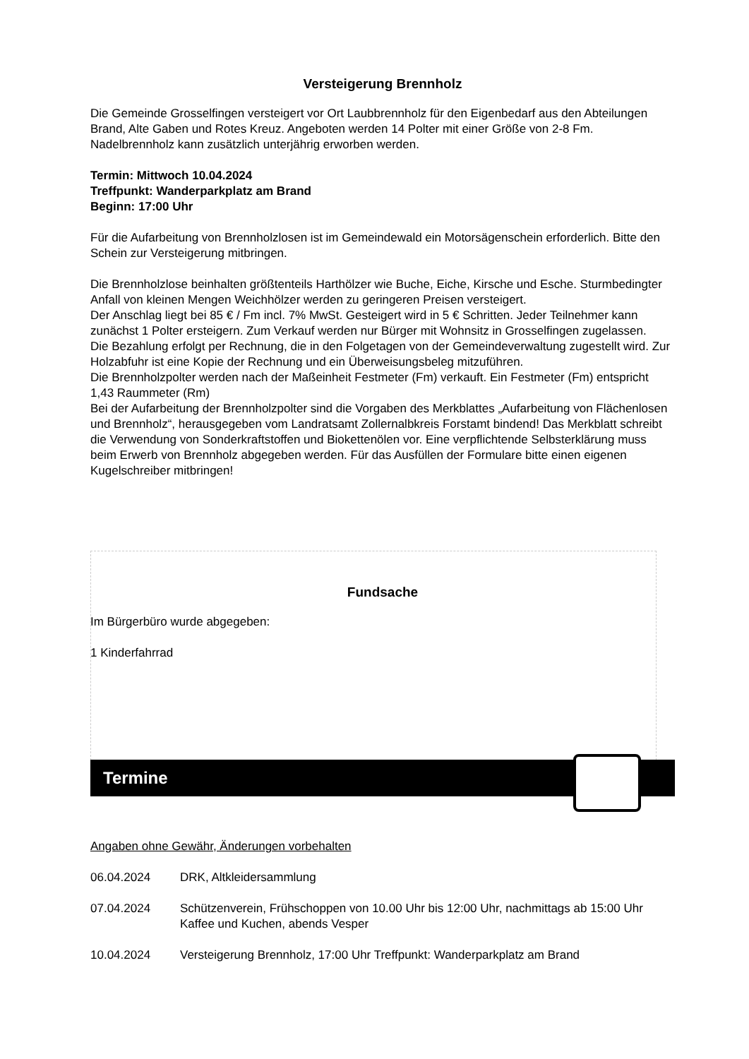Versteigerung Brennholz
Die Gemeinde Grosselfingen versteigert vor Ort Laubbrennholz für den Eigenbedarf aus den Abteilungen Brand, Alte Gaben und Rotes Kreuz. Angeboten werden 14 Polter mit einer Größe von 2-8 Fm. Nadelbrennholz kann zusätzlich unterjährig erworben werden.
Termin: Mittwoch 10.04.2024
Treffpunkt: Wanderparkplatz am Brand
Beginn: 17:00 Uhr
Für die Aufarbeitung von Brennholzlosen ist im Gemeindewald ein Motorsägenschein erforderlich. Bitte den Schein zur Versteigerung mitbringen.
Die Brennholzlose beinhalten größtenteils Harthölzer wie Buche, Eiche, Kirsche und Esche. Sturmbedingter Anfall von kleinen Mengen Weichhölzer werden zu geringeren Preisen versteigert.
Der Anschlag liegt bei 85 € / Fm incl. 7% MwSt. Gesteigert wird in 5 € Schritten. Jeder Teilnehmer kann zunächst 1 Polter ersteigern. Zum Verkauf werden nur Bürger mit Wohnsitz in Grosselfingen zugelassen.
Die Bezahlung erfolgt per Rechnung, die in den Folgetagen von der Gemeindeverwaltung zugestellt wird. Zur Holzabfuhr ist eine Kopie der Rechnung und ein Überweisungsbeleg mitzuführen.
Die Brennholzpolter werden nach der Maßeinheit Festmeter (Fm) verkauft. Ein Festmeter (Fm) entspricht 1,43 Raummeter (Rm)
Bei der Aufarbeitung der Brennholzpolter sind die Vorgaben des Merkblattes „Aufarbeitung von Flächenlosen und Brennholz“, herausgegeben vom Landratsamt Zollernalbkreis Forstamt bindend! Das Merkblatt schreibt die Verwendung von Sonderkraftstoffen und Biokettenölen vor. Eine verpflichtende Selbsterklärung muss beim Erwerb von Brennholz abgegeben werden. Für das Ausfüllen der Formulare bitte einen eigenen Kugelschreiber mitbringen!
Fundsache
Im Bürgerbüro wurde abgegeben:
1 Kinderfahrrad
Termine
Angaben ohne Gewähr, Änderungen vorbehalten
06.04.2024 DRK, Altkleidersammlung
07.04.2024 Schützenverein, Frühschoppen von 10.00 Uhr bis 12:00 Uhr, nachmittags ab 15:00 Uhr Kaffee und Kuchen, abends Vesper
10.04.2024 Versteigerung Brennholz, 17:00 Uhr Treffpunkt: Wanderparkplatz am Brand